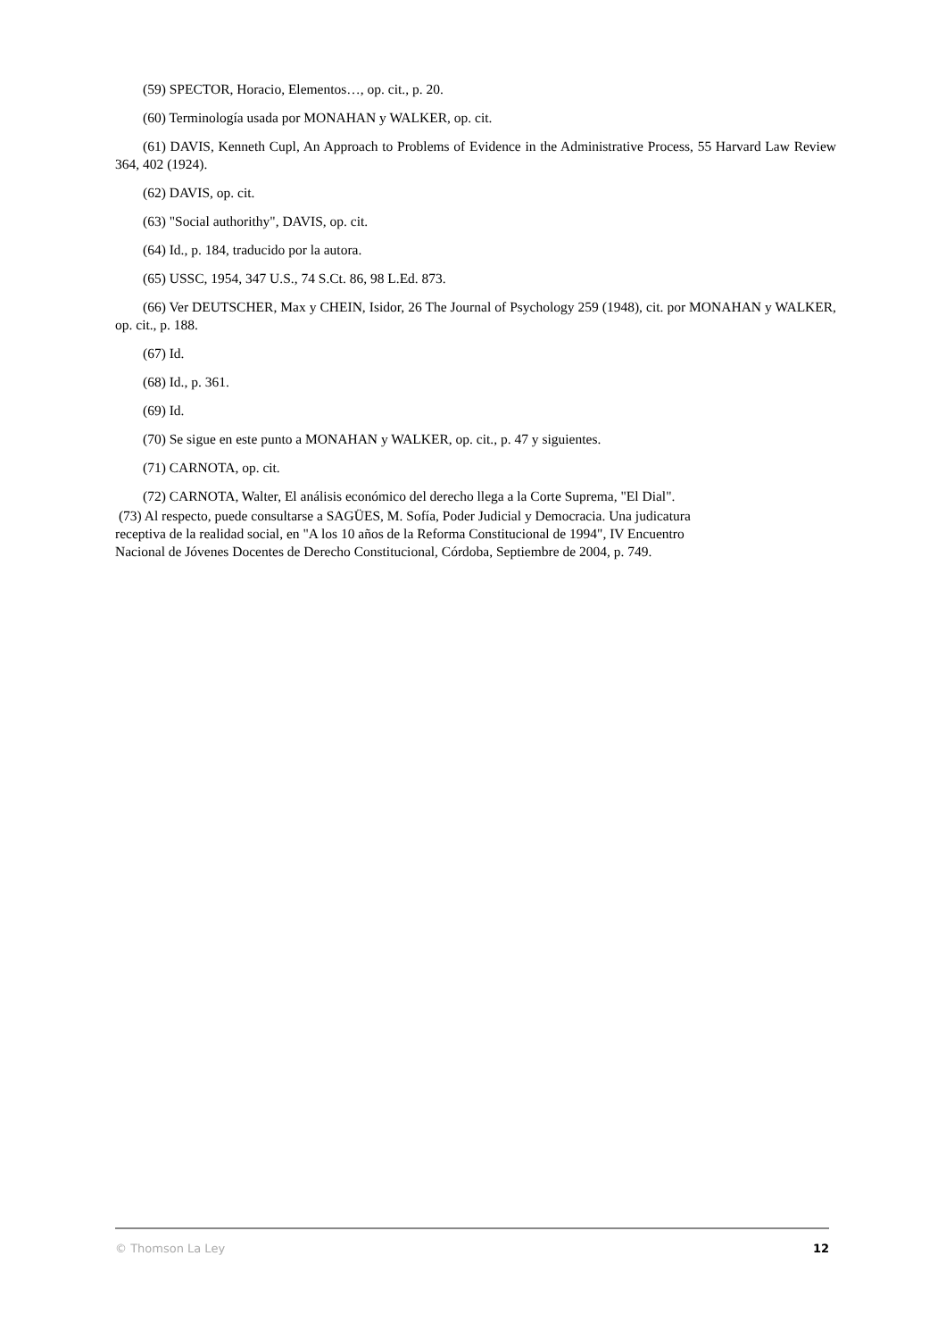(59) SPECTOR, Horacio, Elementos…, op. cit., p. 20.
(60) Terminología usada por MONAHAN y WALKER, op. cit.
(61) DAVIS, Kenneth Cupl, An Approach to Problems of Evidence in the Administrative Process, 55 Harvard Law Review 364, 402 (1924).
(62) DAVIS, op. cit.
(63) "Social authorithy", DAVIS, op. cit.
(64) Id., p. 184, traducido por la autora.
(65) USSC, 1954, 347 U.S., 74 S.Ct. 86, 98 L.Ed. 873.
(66) Ver DEUTSCHER, Max y CHEIN, Isidor, 26 The Journal of Psychology 259 (1948), cit. por MONAHAN y WALKER, op. cit., p. 188.
(67) Id.
(68) Id., p. 361.
(69) Id.
(70) Se sigue en este punto a MONAHAN y WALKER, op. cit., p. 47 y siguientes.
(71) CARNOTA, op. cit.
(72) CARNOTA, Walter, El análisis económico del derecho llega a la Corte Suprema, "El Dial".
(73) Al respecto, puede consultarse a SAGÜES, M. Sofía, Poder Judicial y Democracia. Una judicatura
receptiva de la realidad social, en "A los 10 años de la Reforma Constitucional de 1994", IV Encuentro
Nacional de Jóvenes Docentes de Derecho Constitucional, Córdoba, Septiembre de 2004, p. 749.
© Thomson La Ley 12